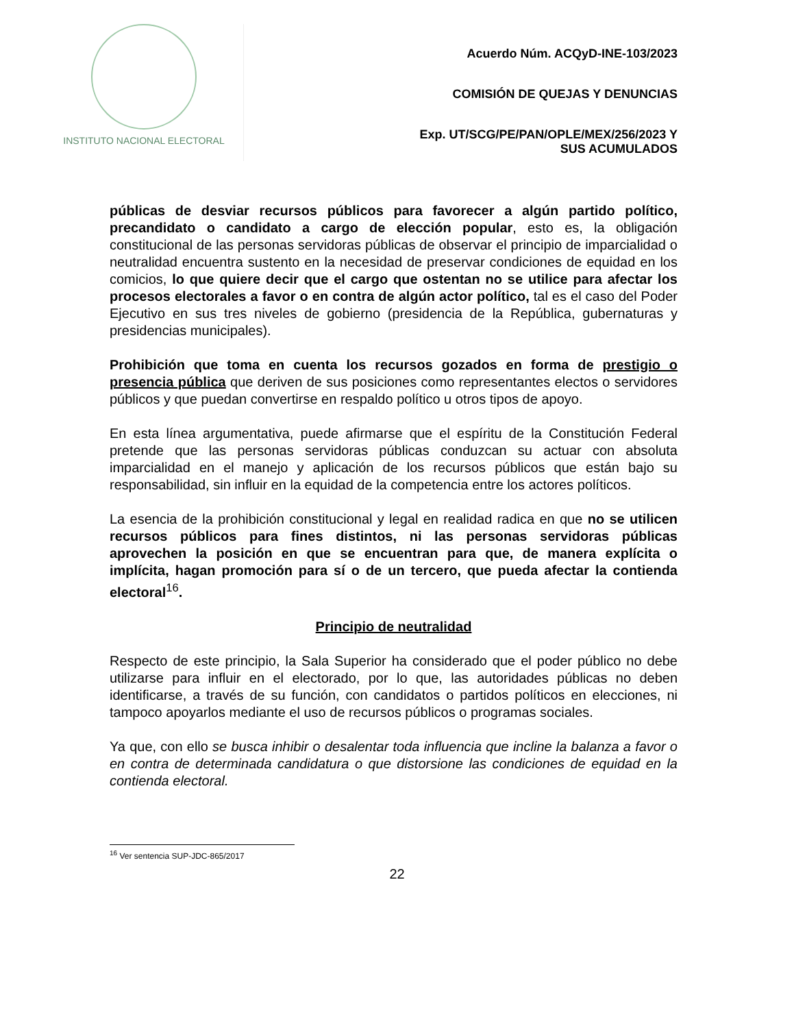INSTITUTO NACIONAL ELECTORAL
Acuerdo Núm. ACQyD-INE-103/2023
COMISIÓN DE QUEJAS Y DENUNCIAS
Exp. UT/SCG/PE/PAN/OPLE/MEX/256/2023 Y
SUS ACUMULADOS
públicas de desviar recursos públicos para favorecer a algún partido político, precandidato o candidato a cargo de elección popular, esto es, la obligación constitucional de las personas servidoras públicas de observar el principio de imparcialidad o neutralidad encuentra sustento en la necesidad de preservar condiciones de equidad en los comicios, lo que quiere decir que el cargo que ostentan no se utilice para afectar los procesos electorales a favor o en contra de algún actor político, tal es el caso del Poder Ejecutivo en sus tres niveles de gobierno (presidencia de la República, gubernaturas y presidencias municipales).
Prohibición que toma en cuenta los recursos gozados en forma de prestigio o presencia pública que deriven de sus posiciones como representantes electos o servidores públicos y que puedan convertirse en respaldo político u otros tipos de apoyo.
En esta línea argumentativa, puede afirmarse que el espíritu de la Constitución Federal pretende que las personas servidoras públicas conduzcan su actuar con absoluta imparcialidad en el manejo y aplicación de los recursos públicos que están bajo su responsabilidad, sin influir en la equidad de la competencia entre los actores políticos.
La esencia de la prohibición constitucional y legal en realidad radica en que no se utilicen recursos públicos para fines distintos, ni las personas servidoras públicas aprovechen la posición en que se encuentran para que, de manera explícita o implícita, hagan promoción para sí o de un tercero, que pueda afectar la contienda electoral<sup>16</sup>.
Principio de neutralidad
Respecto de este principio, la Sala Superior ha considerado que el poder público no debe utilizarse para influir en el electorado, por lo que, las autoridades públicas no deben identificarse, a través de su función, con candidatos o partidos políticos en elecciones, ni tampoco apoyarlos mediante el uso de recursos públicos o programas sociales.
Ya que, con ello se busca inhibir o desalentar toda influencia que incline la balanza a favor o en contra de determinada candidatura o que distorsione las condiciones de equidad en la contienda electoral.
<sup>16</sup> Ver sentencia SUP-JDC-865/2017
22